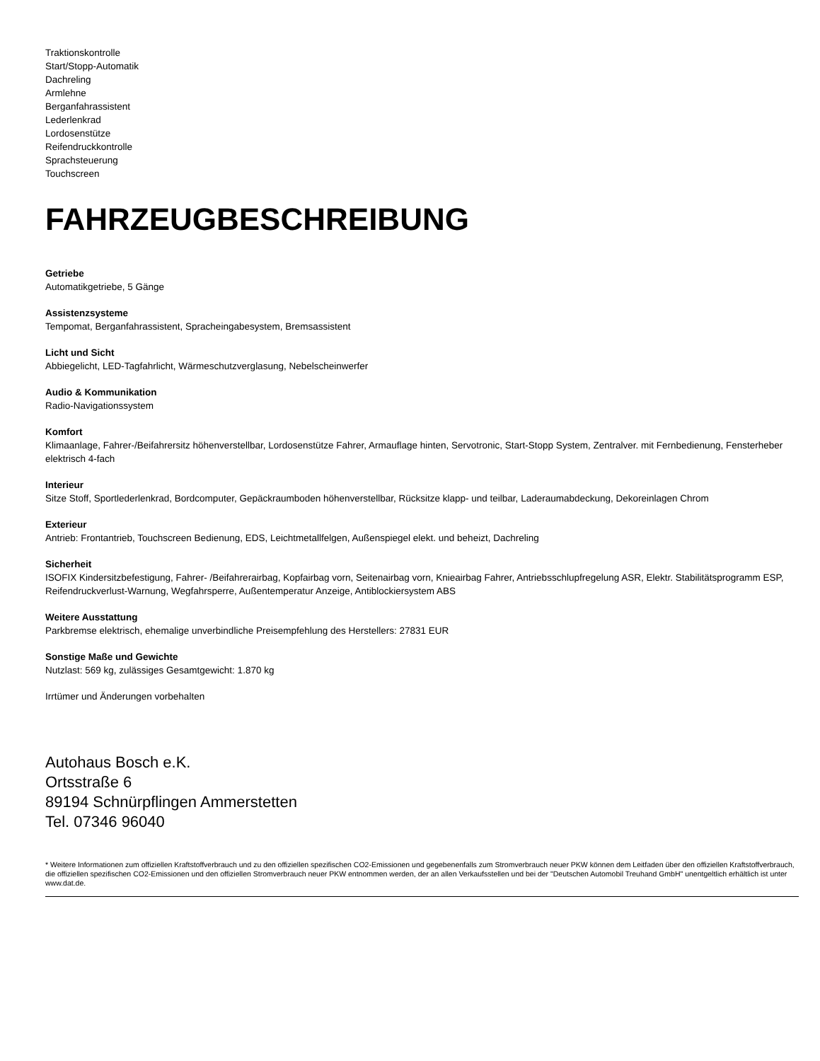Traktionskontrolle
Start/Stopp-Automatik
Dachreling
Armlehne
Berganfahrassistent
Lederlenkrad
Lordosenstütze
Reifendruckkontrolle
Sprachsteuerung
Touchscreen
FAHRZEUGBESCHREIBUNG
Getriebe
Automatikgetriebe, 5 Gänge
Assistenzsysteme
Tempomat, Berganfahrassistent, Spracheingabesystem, Bremsassistent
Licht und Sicht
Abbiegelicht, LED-Tagfahrlicht, Wärmeschutzverglasung, Nebelscheinwerfer
Audio & Kommunikation
Radio-Navigationssystem
Komfort
Klimaanlage, Fahrer-/Beifahrersitz höhenverstellbar, Lordosenstütze Fahrer, Armauflage hinten, Servotronic, Start-Stopp System, Zentralver. mit Fernbedienung, Fensterheber elektrisch 4-fach
Interieur
Sitze Stoff, Sportlederlenkrad, Bordcomputer, Gepäckraumboden höhenverstellbar, Rücksitze klapp- und teilbar, Laderaumabdeckung, Dekoreinlagen Chrom
Exterieur
Antrieb: Frontantrieb, Touchscreen Bedienung, EDS, Leichtmetallfelgen, Außenspiegel elekt. und beheizt, Dachreling
Sicherheit
ISOFIX Kindersitzbefestigung, Fahrer- /Beifahrerairbag, Kopfairbag vorn, Seitenairbag vorn, Knieairbag Fahrer, Antriebsschlupfregelung ASR, Elektr. Stabilitätsprogramm ESP, Reifendruckverlust-Warnung, Wegfahrsperre, Außentemperatur Anzeige, Antiblockiersystem ABS
Weitere Ausstattung
Parkbremse elektrisch, ehemalige unverbindliche Preisempfehlung des Herstellers: 27831 EUR
Sonstige Maße und Gewichte
Nutzlast: 569 kg, zulässiges Gesamtgewicht: 1.870 kg
Irrtümer und Änderungen vorbehalten
Autohaus Bosch e.K.
Ortsstraße 6
89194 Schnürpflingen Ammerstetten
Tel. 07346 96040
* Weitere Informationen zum offiziellen Kraftstoffverbrauch und zu den offiziellen spezifischen CO2-Emissionen und gegebenenfalls zum Stromverbrauch neuer PKW können dem Leitfaden über den offiziellen Kraftstoffverbrauch, die offiziellen spezifischen CO2-Emissionen und den offiziellen Stromverbrauch neuer PKW entnommen werden, der an allen Verkaufsstellen und bei der "Deutschen Automobil Treuhand GmbH" unentgeltlich erhältlich ist unter www.dat.de.